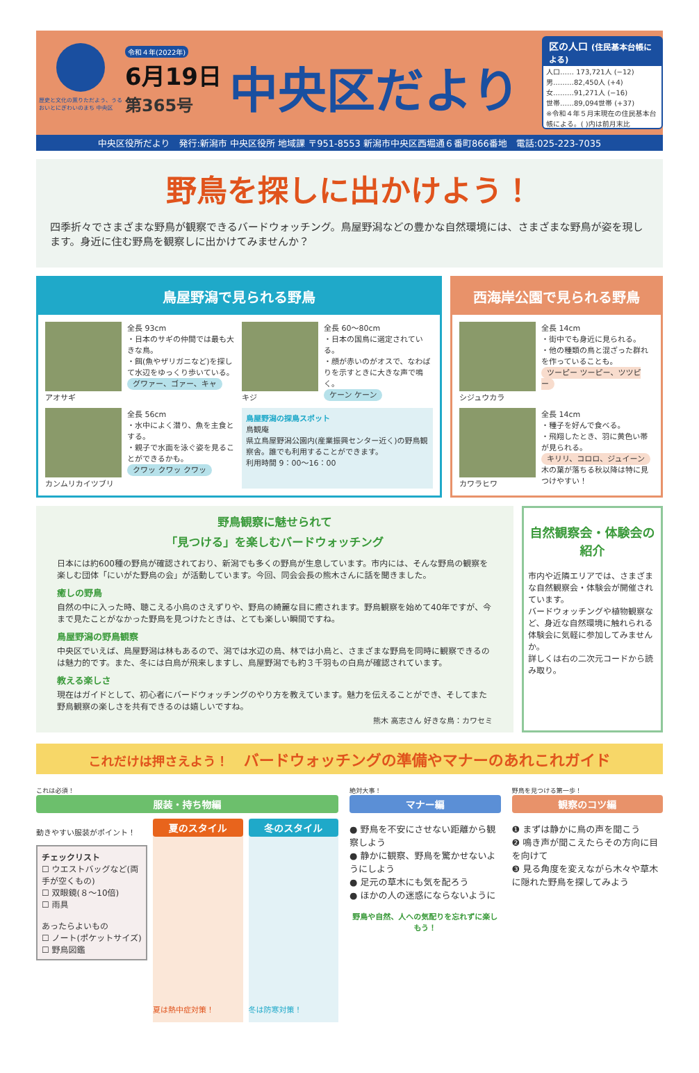歴史と文化の薫りただよう、うるおいとにぎわいのまち 中央区
令和４年(2022年)
6月19日
第365号
中央区だより
区の人口 (住民基本台帳による)
人口…… 173,721人 (−12)
男………82,450人 (+4)
女………91,271人 (−16)
世帯……89,094世帯 (+37)
※令和４年５月末現在の住民基本台帳による。( )内は前月末比
中央区役所だより　発行:新潟市 中央区役所 地域課 〒951-8553 新潟市中央区西堀通６番町866番地　電話:025-223-7035
野鳥を探しに出かけよう！
四季折々でさまざまな野鳥が観察できるバードウォッチング。鳥屋野潟などの豊かな自然環境には、さまざまな野鳥が姿を現します。身近に住む野鳥を観察しに出かけてみませんか？
鳥屋野潟で見られる野鳥
アオサギ 全長 93cm
・日本のサギの仲間では最も大きな鳥。
・餌(魚やザリガニなど)を探して水辺をゆっくり歩いている。
グワァー、ゴァー、キャ
キジ 全長 60～80cm
・日本の国鳥に選定されている。
・顔が赤いのがオスで、なわばりを示すときに大きな声で鳴く。
ケーン ケーン
カンムリカイツブリ 全長 56cm
・水中によく潜り、魚を主食とする。
・親子で水面を泳ぐ姿を見ることができるかも。
クワッ クワッ クワッ
鳥屋野潟の探鳥スポット
鳥観庵
県立鳥屋野潟公園内(産業振興センター近く)の野鳥観察舎。誰でも利用することができます。
利用時間 9：00～16：00
西海岸公園で見られる野鳥
シジュウカラ 全長 14cm
・街中でも身近に見られる。
・他の種類の鳥と混ざった群れを作っていることも。
ツーピー ツーピー、ツツピー
カワラヒワ 全長 14cm
・種子を好んで食べる。
・飛翔したとき、羽に黄色い帯が見られる。
キリリ、コロロ、ジュイーン
木の葉が落ちる秋以降は特に見つけやすい！
野鳥観察に魅せられて
「見つける」を楽しむバードウォッチング
日本には約600種の野鳥が確認されており、新潟でも多くの野鳥が生息しています。市内には、そんな野鳥の観察を楽しむ団体「にいがた野鳥の会」が活動しています。今回、同会会長の熊木さんに話を聞きました。
癒しの野鳥
自然の中に入った時、聴こえる小鳥のさえずりや、野鳥の綺麗な目に癒されます。野鳥観察を始めて40年ですが、今まで見たことがなかった野鳥を見つけたときは、とても楽しい瞬間ですね。
鳥屋野潟の野鳥観察
中央区でいえば、鳥屋野潟は林もあるので、潟では水辺の鳥、林では小鳥と、さまざまな野鳥を同時に観察できるのは魅力的です。また、冬には白鳥が飛来しますし、鳥屋野潟でも約３千羽もの白鳥が確認されています。
教える楽しさ
現在はガイドとして、初心者にバードウォッチングのやり方を教えています。魅力を伝えることができ、そしてまた野鳥観察の楽しさを共有できるのは嬉しいですね。
熊木 高志さん 好きな鳥：カワセミ
自然観察会・体験会の紹介
市内や近隣エリアでは、さまざまな自然観察会・体験会が開催されています。
バードウォッチングや植物観察など、身近な自然環境に触れられる体験会に気軽に参加してみませんか。
詳しくは右の二次元コードから読み取り。
これだけは押さえよう！　バードウォッチングの準備やマナーのあれこれガイド
これは必須！
服装・持ち物編
動きやすい服装がポイント！
チェックリスト
☐ ウエストバッグなど(両手が空くもの)
☐ 双眼鏡(８～10倍)
☐ 雨具
あったらよいもの
☐ ノート(ポケットサイズ)
☐ 野鳥図鑑
夏のスタイル
夏は熱中症対策！
冬のスタイル
冬は防寒対策！
絶対大事！
マナー編
● 野鳥を不安にさせない距離から観察しよう
● 静かに観察、野鳥を驚かせないようにしよう
● 足元の草木にも気を配ろう
● ほかの人の迷惑にならないように
野鳥や自然、人への気配りを忘れずに楽しもう！
野鳥を見つける第一歩！
観察のコツ編
❶ まずは静かに鳥の声を聞こう
❷ 鳴き声が聞こえたらその方向に目を向けて
❸ 見る角度を変えながら木々や草木に隠れた野鳥を探してみよう